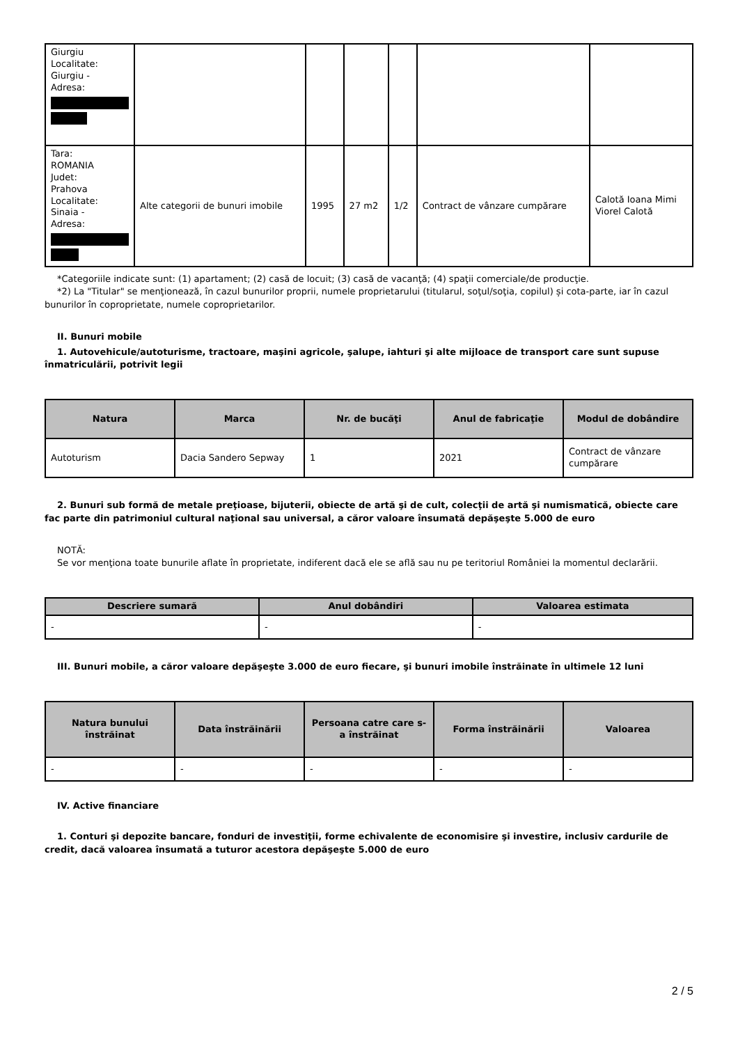| Giurgiu Localitate: Giurgiu - Adresa: | | | | | | |
| Tara: ROMANIA Judet: Prahova Localitate: Sinaia - Adresa: | Alte categorii de bunuri imobile | 1995 | 27 m2 | 1/2 | Contract de vânzare cumpărare | Calotă Ioana Mimi Viorel Calotă |
*Categoriile indicate sunt: (1) apartament; (2) casă de locuit; (3) casă de vacanţă; (4) spaţii comerciale/de producţie.
*2) La "Titular" se menţionează, în cazul bunurilor proprii, numele proprietarului (titularul, soţul/soţia, copilul) și cota-parte, iar în cazul bunurilor în coproprietate, numele coproprietarilor.
II. Bunuri mobile
1. Autovehicule/autoturisme, tractoare, maşini agricole, şalupe, iahturi şi alte mijloace de transport care sunt supuse înmatriculării, potrivit legii
| Natura | Marca | Nr. de bucăţi | Anul de fabricaţie | Modul de dobândire |
| --- | --- | --- | --- | --- |
| Autoturism | Dacia Sandero Sepway | 1 | 2021 | Contract de vânzare cumpărare |
2. Bunuri sub formă de metale preţioase, bijuterii, obiecte de artă şi de cult, colecţii de artă şi numismatică, obiecte care fac parte din patrimoniul cultural naţional sau universal, a căror valoare însumată depăşeşte 5.000 de euro
NOTĂ:
Se vor menţiona toate bunurile aflate în proprietate, indiferent dacă ele se află sau nu pe teritoriul României la momentul declarării.
| Descriere sumară | Anul dobândiri | Valoarea estimata |
| --- | --- | --- |
| - | - | - |
III. Bunuri mobile, a căror valoare depăşeşte 3.000 de euro fiecare, şi bunuri imobile înstrăinate în ultimele 12 luni
| Natura bunului înstrăinat | Data înstrăinării | Persoana catre care s-a înstrăinat | Forma înstrăinării | Valoarea |
| --- | --- | --- | --- | --- |
| - | - | - | - | - |
IV. Active financiare
1. Conturi şi depozite bancare, fonduri de investiţii, forme echivalente de economisire şi investire, inclusiv cardurile de credit, dacă valoarea însumată a tuturor acestora depăşeşte 5.000 de euro
2 / 5